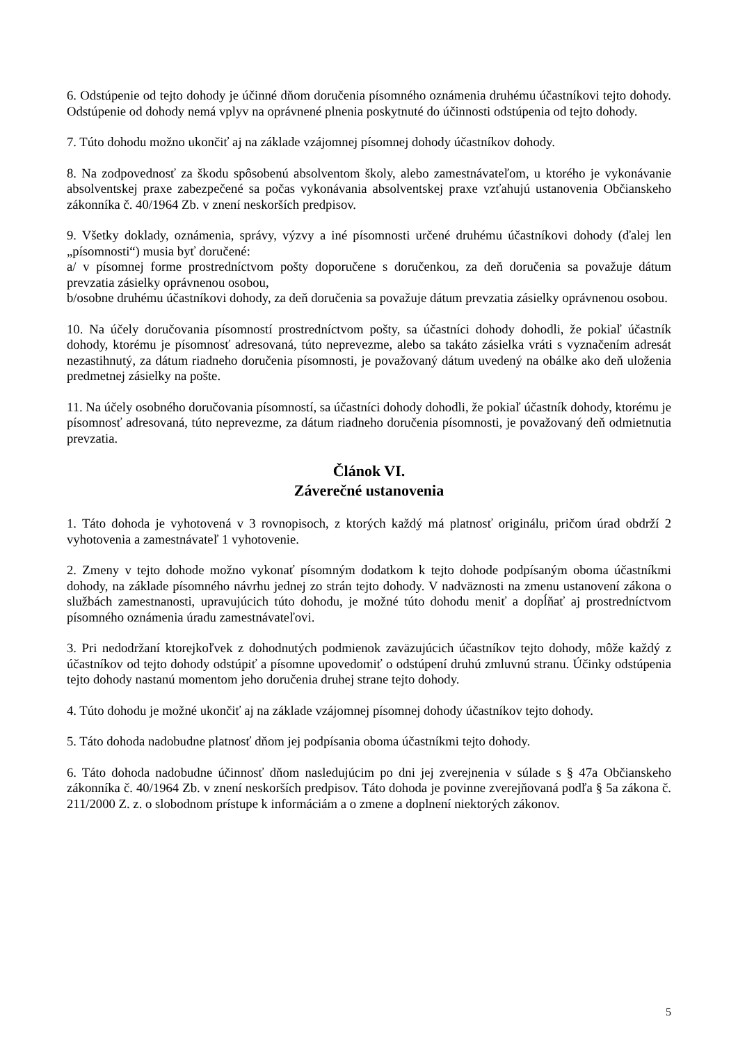6. Odstúpenie od tejto dohody je účinné dňom doručenia písomného oznámenia druhému účastníkovi tejto dohody. Odstúpenie od dohody nemá vplyv na oprávnené plnenia poskytnuté do účinnosti odstúpenia od tejto dohody.
7. Túto dohodu možno ukončiť aj na základe vzájomnej písomnej dohody účastníkov dohody.
8. Na zodpovednosť za škodu spôsobenú absolventom školy, alebo zamestnávateľom, u ktorého je vykonávanie absolventskej praxe zabezpečené sa počas vykonávania absolventskej praxe vzťahujú ustanovenia Občianskeho zákonníka č. 40/1964 Zb. v znení neskorších predpisov.
9. Všetky doklady, oznámenia, správy, výzvy a iné písomnosti určené druhému účastníkovi dohody (ďalej len „písomnosti“) musia byť doručené:
a/ v písomnej forme prostredníctvom pošty doporučene s doručenkou, za deň doručenia sa považuje dátum prevzatia zásielky oprávnenou osobou,
b/osobne druhému účastníkovi dohody, za deň doručenia sa považuje dátum prevzatia zásielky oprávnenou osobou.
10. Na účely doručovania písomností prostredníctvom pošty, sa účastníci dohody dohodli, že pokiaľ účastník dohody, ktorému je písomnosť adresovaná, túto neprevezme, alebo sa takáto zásielka vráti s vyznačením adresát nezastihnutý, za dátum riadneho doručenia písomnosti, je považovaný dátum uvedený na obálke ako deň uloženia predmetnej zásielky na pošte.
11. Na účely osobného doručovania písomností, sa účastníci dohody dohodli, že pokiaľ účastník dohody, ktorému je písomnosť adresovaná, túto neprevezme, za dátum riadneho doručenia písomnosti, je považovaný deň odmietnutia prevzatia.
Článok VI.
Záverečné ustanovenia
1. Táto dohoda je vyhotovená v 3 rovnopisoch, z ktorých každý má platnosť originálu, pričom úrad obdrží 2 vyhotovenia a zamestnávateľ 1 vyhotovenie.
2. Zmeny v tejto dohode možno vykonať písomným dodatkom k tejto dohode podpísaným oboma účastníkmi dohody, na základe písomného návrhu jednej zo strán tejto dohody. V nadväznosti na zmenu ustanovení zákona o službách zamestnanosti, upravujúcich túto dohodu, je možné túto dohodu meniť a dopĺňať aj prostredníctvom písomného oznámenia úradu zamestnávateľovi.
3. Pri nedodržaní ktorejkoľvek z dohodnutých podmienok zaväzujúcich účastníkov tejto dohody, môže každý z účastníkov od tejto dohody odstúpiť a písomne upovedomiť o odstúpení druhú zmluvnú stranu. Účinky odstúpenia tejto dohody nastanú momentom jeho doručenia druhej strane tejto dohody.
4. Túto dohodu je možné ukončiť aj na základe vzájomnej písomnej dohody účastníkov tejto dohody.
5. Táto dohoda nadobudne platnosť dňom jej podpísania oboma účastníkmi tejto dohody.
6. Táto dohoda nadobudne účinnosť dňom nasledujúcim po dni jej zverejnenia v súlade s § 47a Občianskeho zákonníka č. 40/1964 Zb. v znení neskorších predpisov. Táto dohoda je povinne zverejňovaná podľa § 5a zákona č. 211/2000 Z. z. o slobodnom prístupe k informáciám a o zmene a doplnení niektorých zákonov.
5